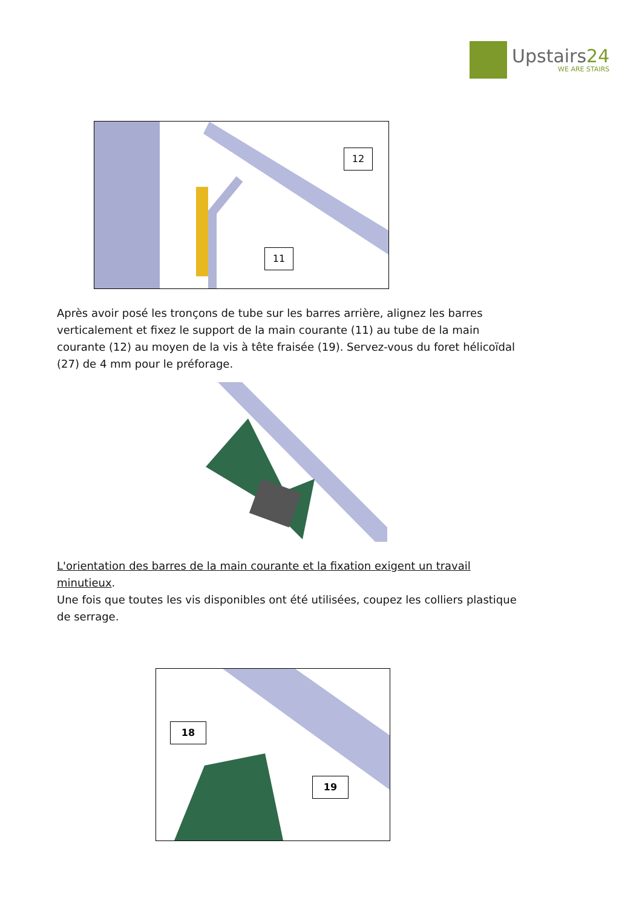Upstairs24
WE ARE STAIRS
12
11
Après avoir posé les tronçons de tube sur les barres arrière, alignez les barres verticalement et fixez le support de la main courante (11) au tube de la main courante (12) au moyen de la vis à tête fraisée (19). Servez-vous du foret hélicoïdal (27) de 4 mm pour le préforage.
L'orientation des barres de la main courante et la fixation exigent un travail minutieux.
Une fois que toutes les vis disponibles ont été utilisées, coupez les colliers plastique de serrage.
18
19